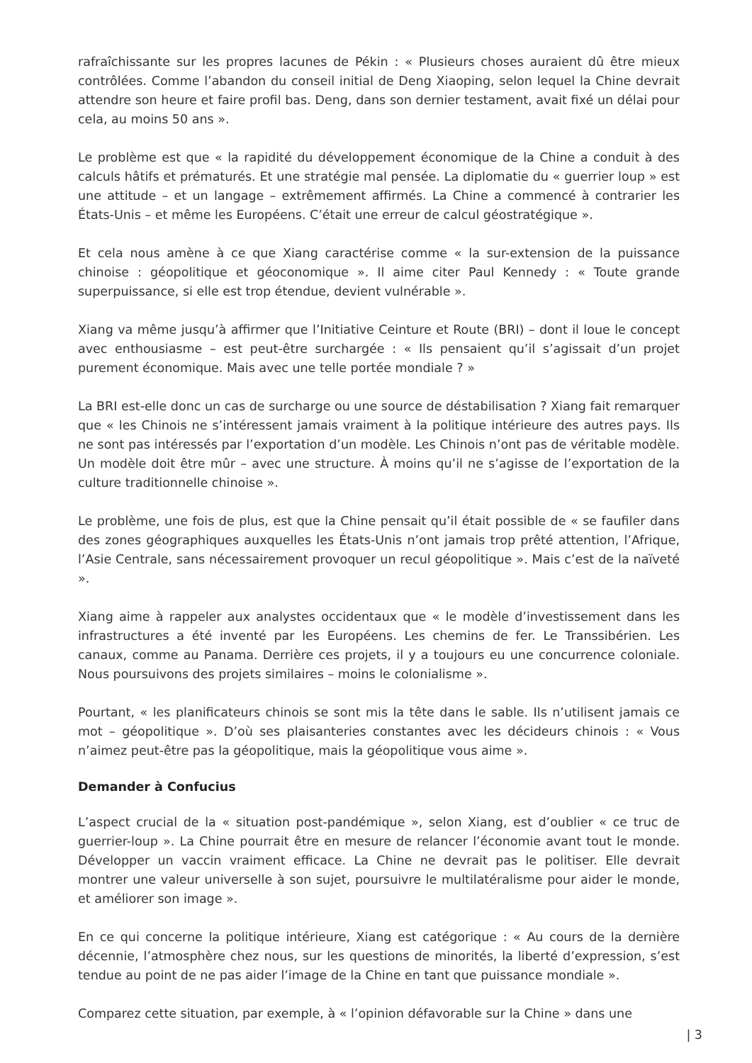rafraîchissante sur les propres lacunes de Pékin : « Plusieurs choses auraient dû être mieux contrôlées. Comme l’abandon du conseil initial de Deng Xiaoping, selon lequel la Chine devrait attendre son heure et faire profil bas. Deng, dans son dernier testament, avait fixé un délai pour cela, au moins 50 ans ».
Le problème est que « la rapidité du développement économique de la Chine a conduit à des calculs hâtifs et prématurés. Et une stratégie mal pensée. La diplomatie du « guerrier loup » est une attitude – et un langage – extrêmement affirmés. La Chine a commencé à contrarier les États-Unis – et même les Européens. C’était une erreur de calcul géostratégique ».
Et cela nous amène à ce que Xiang caractérise comme « la sur-extension de la puissance chinoise : géopolitique et géoconomique ». Il aime citer Paul Kennedy : « Toute grande superpuissance, si elle est trop étendue, devient vulnérable ».
Xiang va même jusqu’à affirmer que l’Initiative Ceinture et Route (BRI) – dont il loue le concept avec enthousiasme – est peut-être surchargée : « Ils pensaient qu’il s’agissait d’un projet purement économique. Mais avec une telle portée mondiale ? »
La BRI est-elle donc un cas de surcharge ou une source de déstabilisation ? Xiang fait remarquer que « les Chinois ne s’intéressent jamais vraiment à la politique intérieure des autres pays. Ils ne sont pas intéressés par l’exportation d’un modèle. Les Chinois n’ont pas de véritable modèle. Un modèle doit être mûr – avec une structure. À moins qu’il ne s’agisse de l’exportation de la culture traditionnelle chinoise ».
Le problème, une fois de plus, est que la Chine pensait qu’il était possible de « se faufiler dans des zones géographiques auxquelles les États-Unis n’ont jamais trop prêté attention, l’Afrique, l’Asie Centrale, sans nécessairement provoquer un recul géopolitique ». Mais c’est de la naïveté ».
Xiang aime à rappeler aux analystes occidentaux que « le modèle d’investissement dans les infrastructures a été inventé par les Européens. Les chemins de fer. Le Transsibérien. Les canaux, comme au Panama. Derrière ces projets, il y a toujours eu une concurrence coloniale. Nous poursuivons des projets similaires – moins le colonialisme ».
Pourtant, « les planificateurs chinois se sont mis la tête dans le sable. Ils n’utilisent jamais ce mot – géopolitique ». D’où ses plaisanteries constantes avec les décideurs chinois : « Vous n’aimez peut-être pas la géopolitique, mais la géopolitique vous aime ».
Demander à Confucius
L’aspect crucial de la « situation post-pandémique », selon Xiang, est d’oublier « ce truc de guerrier-loup ». La Chine pourrait être en mesure de relancer l’économie avant tout le monde. Développer un vaccin vraiment efficace. La Chine ne devrait pas le politiser. Elle devrait montrer une valeur universelle à son sujet, poursuivre le multilatéralisme pour aider le monde, et améliorer son image ».
En ce qui concerne la politique intérieure, Xiang est catégorique : « Au cours de la dernière décennie, l’atmosphère chez nous, sur les questions de minorités, la liberté d’expression, s’est tendue au point de ne pas aider l’image de la Chine en tant que puissance mondiale ».
Comparez cette situation, par exemple, à « l’opinion défavorable sur la Chine » dans une
| 3